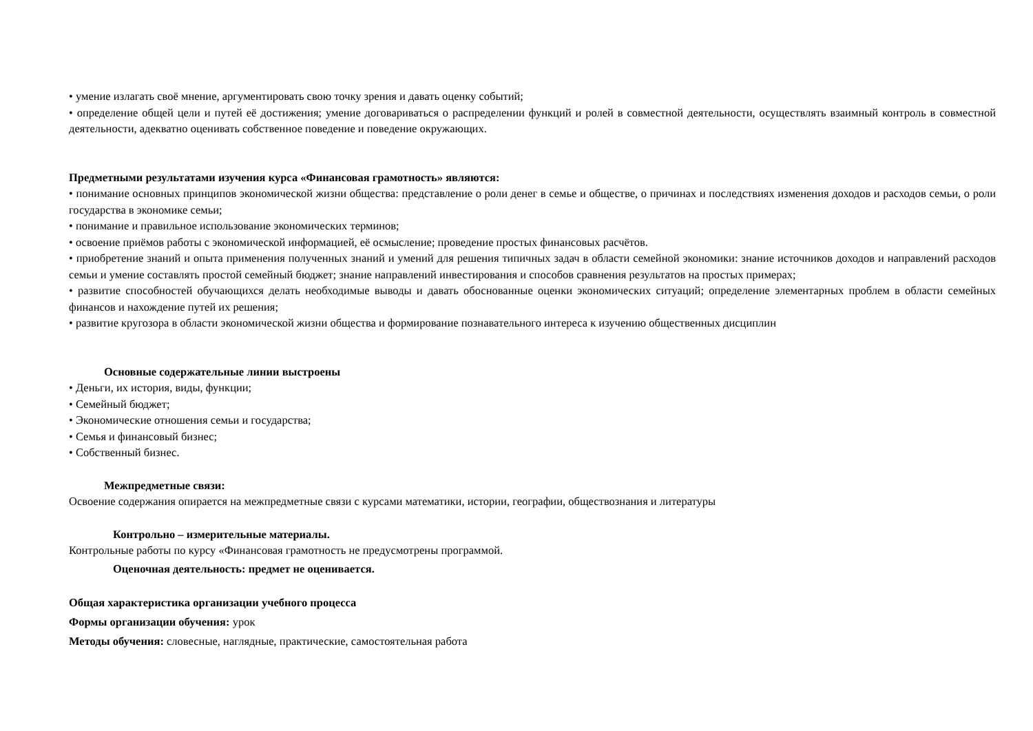• умение излагать своё мнение, аргументировать свою точку зрения и давать оценку событий;
• определение общей цели и путей её достижения; умение договариваться о распределении функций и ролей в совместной деятельности, осуществлять взаимный контроль в совместной деятельности, адекватно оценивать собственное поведение и поведение окружающих.
Предметными результатами изучения курса «Финансовая грамотность» являются:
• понимание основных принципов экономической жизни общества: представление о роли денег в семье и обществе, о причинах и последствиях изменения доходов и расходов семьи, о роли государства в экономике семьи;
• понимание и правильное использование экономических терминов;
• освоение приёмов работы с экономической информацией, её осмысление; проведение простых финансовых расчётов.
• приобретение знаний и опыта применения полученных знаний и умений для решения типичных задач в области семейной экономики: знание источников доходов и направлений расходов семьи и умение составлять простой семейный бюджет; знание направлений инвестирования и способов сравнения результатов на простых примерах;
• развитие способностей обучающихся делать необходимые выводы и давать обоснованные оценки экономических ситуаций; определение элементарных проблем в области семейных финансов и нахождение путей их решения;
• развитие кругозора в области экономической жизни общества и формирование познавательного интереса к изучению общественных дисциплин
Основные содержательные линии выстроены
• Деньги, их история, виды, функции;
• Семейный бюджет;
• Экономические отношения семьи и государства;
• Семья и финансовый бизнес;
• Собственный бизнес.
Межпредметные связи:
Освоение содержания опирается на межпредметные связи с курсами математики, истории, географии, обществознания и литературы
Контрольно – измерительные материалы.
Контрольные работы по курсу «Финансовая грамотность не предусмотрены программой.
Оценочная деятельность: предмет не оценивается.
Общая характеристика организации учебного процесса
Формы организации обучения: урок
Методы обучения: словесные, наглядные, практические, самостоятельная работа